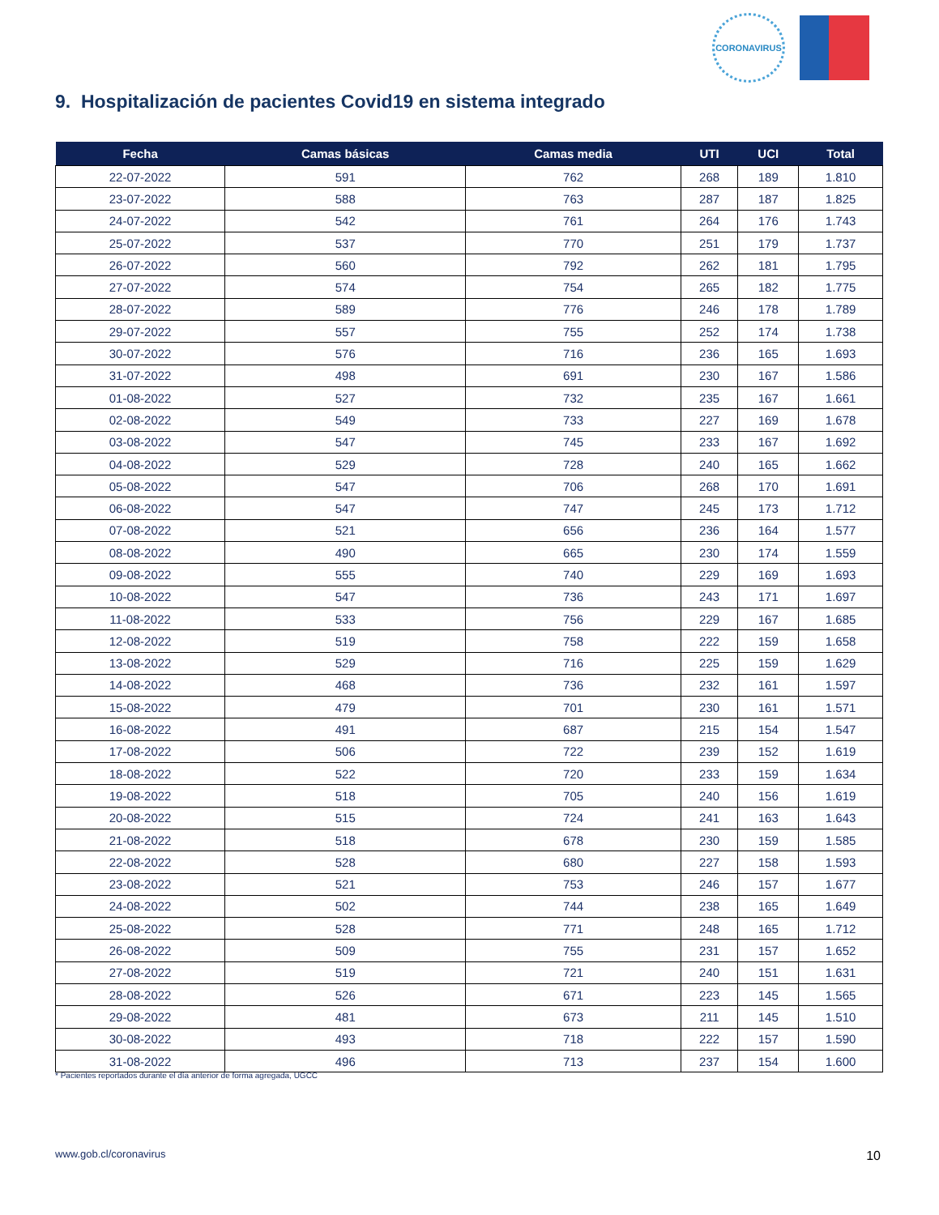CORONAVIRUS
9. Hospitalización de pacientes Covid19 en sistema integrado
| Fecha | Camas básicas | Camas media | UTI | UCI | Total |
| --- | --- | --- | --- | --- | --- |
| 22-07-2022 | 591 | 762 | 268 | 189 | 1.810 |
| 23-07-2022 | 588 | 763 | 287 | 187 | 1.825 |
| 24-07-2022 | 542 | 761 | 264 | 176 | 1.743 |
| 25-07-2022 | 537 | 770 | 251 | 179 | 1.737 |
| 26-07-2022 | 560 | 792 | 262 | 181 | 1.795 |
| 27-07-2022 | 574 | 754 | 265 | 182 | 1.775 |
| 28-07-2022 | 589 | 776 | 246 | 178 | 1.789 |
| 29-07-2022 | 557 | 755 | 252 | 174 | 1.738 |
| 30-07-2022 | 576 | 716 | 236 | 165 | 1.693 |
| 31-07-2022 | 498 | 691 | 230 | 167 | 1.586 |
| 01-08-2022 | 527 | 732 | 235 | 167 | 1.661 |
| 02-08-2022 | 549 | 733 | 227 | 169 | 1.678 |
| 03-08-2022 | 547 | 745 | 233 | 167 | 1.692 |
| 04-08-2022 | 529 | 728 | 240 | 165 | 1.662 |
| 05-08-2022 | 547 | 706 | 268 | 170 | 1.691 |
| 06-08-2022 | 547 | 747 | 245 | 173 | 1.712 |
| 07-08-2022 | 521 | 656 | 236 | 164 | 1.577 |
| 08-08-2022 | 490 | 665 | 230 | 174 | 1.559 |
| 09-08-2022 | 555 | 740 | 229 | 169 | 1.693 |
| 10-08-2022 | 547 | 736 | 243 | 171 | 1.697 |
| 11-08-2022 | 533 | 756 | 229 | 167 | 1.685 |
| 12-08-2022 | 519 | 758 | 222 | 159 | 1.658 |
| 13-08-2022 | 529 | 716 | 225 | 159 | 1.629 |
| 14-08-2022 | 468 | 736 | 232 | 161 | 1.597 |
| 15-08-2022 | 479 | 701 | 230 | 161 | 1.571 |
| 16-08-2022 | 491 | 687 | 215 | 154 | 1.547 |
| 17-08-2022 | 506 | 722 | 239 | 152 | 1.619 |
| 18-08-2022 | 522 | 720 | 233 | 159 | 1.634 |
| 19-08-2022 | 518 | 705 | 240 | 156 | 1.619 |
| 20-08-2022 | 515 | 724 | 241 | 163 | 1.643 |
| 21-08-2022 | 518 | 678 | 230 | 159 | 1.585 |
| 22-08-2022 | 528 | 680 | 227 | 158 | 1.593 |
| 23-08-2022 | 521 | 753 | 246 | 157 | 1.677 |
| 24-08-2022 | 502 | 744 | 238 | 165 | 1.649 |
| 25-08-2022 | 528 | 771 | 248 | 165 | 1.712 |
| 26-08-2022 | 509 | 755 | 231 | 157 | 1.652 |
| 27-08-2022 | 519 | 721 | 240 | 151 | 1.631 |
| 28-08-2022 | 526 | 671 | 223 | 145 | 1.565 |
| 29-08-2022 | 481 | 673 | 211 | 145 | 1.510 |
| 30-08-2022 | 493 | 718 | 222 | 157 | 1.590 |
| 31-08-2022 | 496 | 713 | 237 | 154 | 1.600 |
* Pacientes reportados durante el día anterior de forma agregada, UGCC
www.gob.cl/coronavirus 10